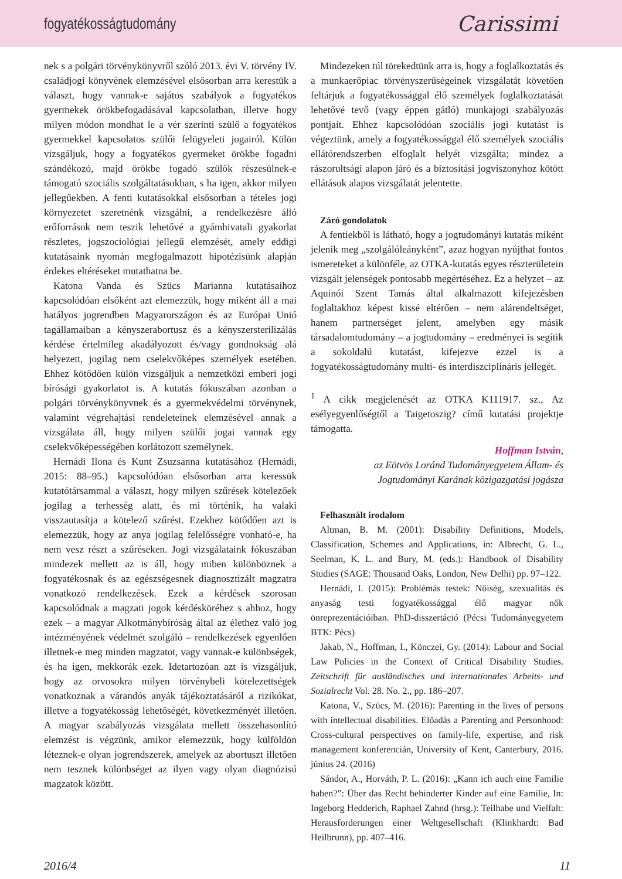fogyatékosságtudomány Carissimi
nek s a polgári törvénykönyvről szóló 2013. évi V. törvény IV. családjogi könyvének elemzésével elsősorban arra kerestük a választ, hogy vannak-e sajátos szabályok a fogyatékos gyermekek örökbefogadásával kapcsolatban, illetve hogy milyen módon mondhat le a vér szerinti szülő a fogyatékos gyermekkel kapcsolatos szülői felügyeleti jogairól. Külön vizsgáljuk, hogy a fogyatékos gyermeket örökbe fogadni szándékozó, majd örökbe fogadó szülők részesülnek-e támogató szociális szolgáltatásokban, s ha igen, akkor milyen jellegűekben. A fenti kutatásokkal elsősorban a tételes jogi környezetet szeretnénk vizsgálni, a rendelkezésre álló erőforrások nem teszik lehetővé a gyámhivatali gyakorlat részletes, jogszociológiai jellegű elemzését, amely eddigi kutatásaink nyomán megfogalmazott hipotézisünk alapján érdekes eltéréseket mutathatna be.
Katona Vanda és Szücs Marianna kutatásaihoz kapcsolódóan elsőként azt elemezzük, hogy miként áll a mai hatályos jogrendben Magyarországon és az Európai Unió tagállamaiban a kényszerabortusz és a kényszersterilizálás kérdése értelmileg akadályozott és/vagy gondnokság alá helyezett, jogilag nem cselekvőképes személyek esetében. Ehhez kötődően külön vizsgáljuk a nemzetközi emberi jogi bírósági gyakorlatot is. A kutatás fókuszában azonban a polgári törvénykönyvnek és a gyermekvédelmi törvénynek, valamint végrehajtási rendeleteinek elemzésével annak a vizsgálata áll, hogy milyen szülői jogai vannak egy cselekvőképességében korlátozott személynek.
Hernádi Ilona és Kunt Zsuzsanna kutatásához (Hernádi, 2015: 88–95.) kapcsolódóan elsősorban arra keressük kutatótársammal a választ, hogy milyen szűrések kötelezőek jogilag a terhesség alatt, és mi történik, ha valaki visszautasítja a kötelező szűrést. Ezekhez kötődően azt is elemezzük, hogy az anya jogilag felelősségre vonható-e, ha nem vesz részt a szűréseken. Jogi vizsgálataink fókuszában mindezek mellett az is áll, hogy miben különböznek a fogyatékosnak és az egészségesnek diagnosztizált magzatra vonatkozó rendelkezések. Ezek a kérdések szorosan kapcsolódnak a magzati jogok kérdésköréhez s ahhoz, hogy ezek – a magyar Alkotmánybíróság által az élethez való jog intézményének védelmét szolgáló – rendelkezések egyenlően illetnek-e meg minden magzatot, vagy vannak-e különbségek, és ha igen, mekkorák ezek. Idetartozóan azt is vizsgáljuk, hogy az orvosokra milyen törvénybeli kötelezettségek vonatkoznak a várandós anyák tájékoztatásáról a rizikókat, illetve a fogyatékosság lehetőségét, következményét illetően. A magyar szabályozás vizsgálata mellett összehasonlító elemzést is végzünk, amikor elemezzük, hogy külföldön léteznek-e olyan jogrendszerek, amelyek az abortuszt illetően nem tesznek különbséget az ilyen vagy olyan diagnózisú magzatok között.
Mindezeken túl törekedtünk arra is, hogy a foglalkoztatás és a munkaerőpiac törvényszerűségeinek vizsgálatát követően feltárjuk a fogyatékossággal élő személyek foglalkoztatását lehetővé tevő (vagy éppen gátló) munkajogi szabályozás pontjait. Ehhez kapcsolódóan szociális jogi kutatást is végeztünk, amely a fogyatékossággal élő személyek szociális ellátórendszerben elfoglalt helyét vizsgálta; mindez a rászorultsági alapon járó és a biztosítási jogviszonyhoz kötött ellátások alapos vizsgálatát jelentette.
Záró gondolatok
A fentiekből is látható, hogy a jogtudományi kutatás miként jelenik meg „szolgálóleányként”, azaz hogyan nyújthat fontos ismereteket a különféle, az OTKA-kutatás egyes részterületein vizsgált jelenségek pontosabb megértéséhez. Ez a helyzet – az Aquinói Szent Tamás által alkalmazott kifejezésben foglaltakhoz képest kissé eltérően – nem alárendeltséget, hanem partnerséget jelent, amelyben egy másik társadalomtudomány – a jogtudomány – eredményei is segítik a sokoldalú kutatást, kifejezve ezzel is a fogyatékosságtudomány multi- és interdiszciplináris jellegét.
<sup>1</sup> A cikk megjelenését az OTKA K111917. sz., Az esélyegyenlőségtől a Taigetoszig? című kutatási projektje támogatta.
Hoffman István,
az Eötvös Loránd Tudományegyetem Állam- és
Jogtudományi Karának közigazgatási jogásza
Felhasznált irodalom
Altman, B. M. (2001): Disability Definitions, Models, Classification, Schemes and Applications, in: Albrecht, G. L., Seelman, K. L. and Bury, M. (eds.): Handbook of Disability Studies (SAGE: Thousand Oaks, London, New Delhi) pp. 97–122.
Hernádi, I. (2015): Problémás testek: Nőiség, szexualitás és anyaság testi fogyatékossággal élő magyar nők önreprezentációiban. PhD-disszertáció (Pécsi Tudományegyetem BTK: Pécs)
Jakab, N., Hoffman, I., Könczei, Gy. (2014): Labour and Social Law Policies in the Context of Critical Disability Studies. Zeitschrift für ausländisches und internationales Arbeits- und Sozialrecht Vol. 28. No. 2., pp. 186–207.
Katona, V., Szücs, M. (2016): Parenting in the lives of persons with intellectual disabilities. Előadás a Parenting and Personhood: Cross-cultural perspectives on family-life, expertise, and risk management konferencián, University of Kent, Canterbury, 2016. június 24. (2016)
Sándor, A., Horváth, P. L. (2016): „Kann ich auch eine Familie haben?”: Über das Recht behinderter Kinder auf eine Familie, In: Ingeborg Hedderich, Raphael Zahnd (hrsg.): Teilhabe und Vielfalt: Herausforderungen einer Weltgesellschaft (Klinkhardt: Bad Heilbrunn), pp. 407–416.
2016/4 11